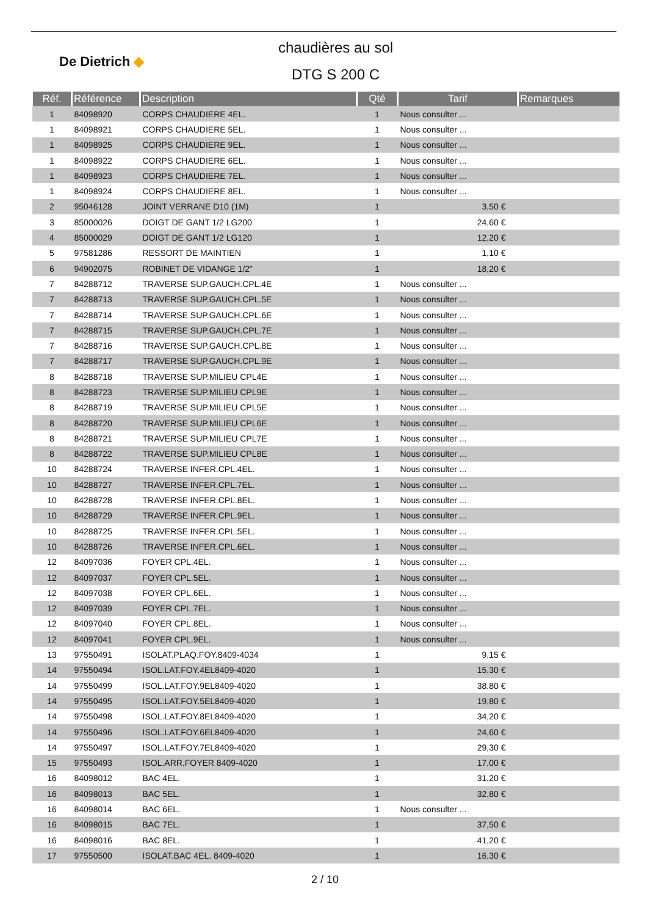De Dietrich ◆
chaudières au sol
DTG S 200 C
| Réf. | Référence | Description | Qté | Tarif | Remarques |
| --- | --- | --- | --- | --- | --- |
| 1 | 84098920 | CORPS CHAUDIERE 4EL. | 1 | Nous consulter ... | |
| 1 | 84098921 | CORPS CHAUDIERE 5EL. | 1 | Nous consulter ... | |
| 1 | 84098925 | CORPS CHAUDIERE 9EL. | 1 | Nous consulter ... | |
| 1 | 84098922 | CORPS CHAUDIERE 6EL. | 1 | Nous consulter ... | |
| 1 | 84098923 | CORPS CHAUDIERE 7EL. | 1 | Nous consulter ... | |
| 1 | 84098924 | CORPS CHAUDIERE 8EL. | 1 | Nous consulter ... | |
| 2 | 95046128 | JOINT VERRANE D10 (1M) | 1 | 3,50 € | |
| 3 | 85000026 | DOIGT DE GANT 1/2 LG200 | 1 | 24,60 € | |
| 4 | 85000029 | DOIGT DE GANT 1/2 LG120 | 1 | 12,20 € | |
| 5 | 97581286 | RESSORT DE MAINTIEN | 1 | 1,10 € | |
| 6 | 94902075 | ROBINET DE VIDANGE 1/2" | 1 | 18,20 € | |
| 7 | 84288712 | TRAVERSE SUP.GAUCH.CPL.4E | 1 | Nous consulter ... | |
| 7 | 84288713 | TRAVERSE SUP.GAUCH.CPL.5E | 1 | Nous consulter ... | |
| 7 | 84288714 | TRAVERSE SUP.GAUCH.CPL.6E | 1 | Nous consulter ... | |
| 7 | 84288715 | TRAVERSE SUP.GAUCH.CPL.7E | 1 | Nous consulter ... | |
| 7 | 84288716 | TRAVERSE SUP.GAUCH.CPL.8E | 1 | Nous consulter ... | |
| 7 | 84288717 | TRAVERSE SUP.GAUCH.CPL.9E | 1 | Nous consulter ... | |
| 8 | 84288718 | TRAVERSE SUP.MILIEU CPL4E | 1 | Nous consulter ... | |
| 8 | 84288723 | TRAVERSE SUP.MILIEU CPL9E | 1 | Nous consulter ... | |
| 8 | 84288719 | TRAVERSE SUP.MILIEU CPL5E | 1 | Nous consulter ... | |
| 8 | 84288720 | TRAVERSE SUP.MILIEU CPL6E | 1 | Nous consulter ... | |
| 8 | 84288721 | TRAVERSE SUP.MILIEU CPL7E | 1 | Nous consulter ... | |
| 8 | 84288722 | TRAVERSE SUP.MILIEU CPL8E | 1 | Nous consulter ... | |
| 10 | 84288724 | TRAVERSE INFER.CPL.4EL. | 1 | Nous consulter ... | |
| 10 | 84288727 | TRAVERSE INFER.CPL.7EL. | 1 | Nous consulter ... | |
| 10 | 84288728 | TRAVERSE INFER.CPL.8EL. | 1 | Nous consulter ... | |
| 10 | 84288729 | TRAVERSE INFER.CPL.9EL. | 1 | Nous consulter ... | |
| 10 | 84288725 | TRAVERSE INFER.CPL.5EL. | 1 | Nous consulter ... | |
| 10 | 84288726 | TRAVERSE INFER.CPL.6EL. | 1 | Nous consulter ... | |
| 12 | 84097036 | FOYER CPL.4EL. | 1 | Nous consulter ... | |
| 12 | 84097037 | FOYER CPL.5EL. | 1 | Nous consulter ... | |
| 12 | 84097038 | FOYER CPL.6EL. | 1 | Nous consulter ... | |
| 12 | 84097039 | FOYER CPL.7EL. | 1 | Nous consulter ... | |
| 12 | 84097040 | FOYER CPL.8EL. | 1 | Nous consulter ... | |
| 12 | 84097041 | FOYER CPL.9EL. | 1 | Nous consulter ... | |
| 13 | 97550491 | ISOLAT.PLAQ.FOY.8409-4034 | 1 | 9,15 € | |
| 14 | 97550494 | ISOL.LAT.FOY.4EL8409-4020 | 1 | 15,30 € | |
| 14 | 97550499 | ISOL.LAT.FOY.9EL8409-4020 | 1 | 38,80 € | |
| 14 | 97550495 | ISOL.LAT.FOY.5EL8409-4020 | 1 | 19,80 € | |
| 14 | 97550498 | ISOL.LAT.FOY.8EL8409-4020 | 1 | 34,20 € | |
| 14 | 97550496 | ISOL.LAT.FOY.6EL8409-4020 | 1 | 24,60 € | |
| 14 | 97550497 | ISOL.LAT.FOY.7EL8409-4020 | 1 | 29,30 € | |
| 15 | 97550493 | ISOL.ARR.FOYER 8409-4020 | 1 | 17,00 € | |
| 16 | 84098012 | BAC 4EL. | 1 | 31,20 € | |
| 16 | 84098013 | BAC 5EL. | 1 | 32,80 € | |
| 16 | 84098014 | BAC 6EL. | 1 | Nous consulter ... | |
| 16 | 84098015 | BAC 7EL. | 1 | 37,50 € | |
| 16 | 84098016 | BAC 8EL. | 1 | 41,20 € | |
| 17 | 97550500 | ISOLAT.BAC 4EL. 8409-4020 | 1 | 16,30 € | |
2 / 10